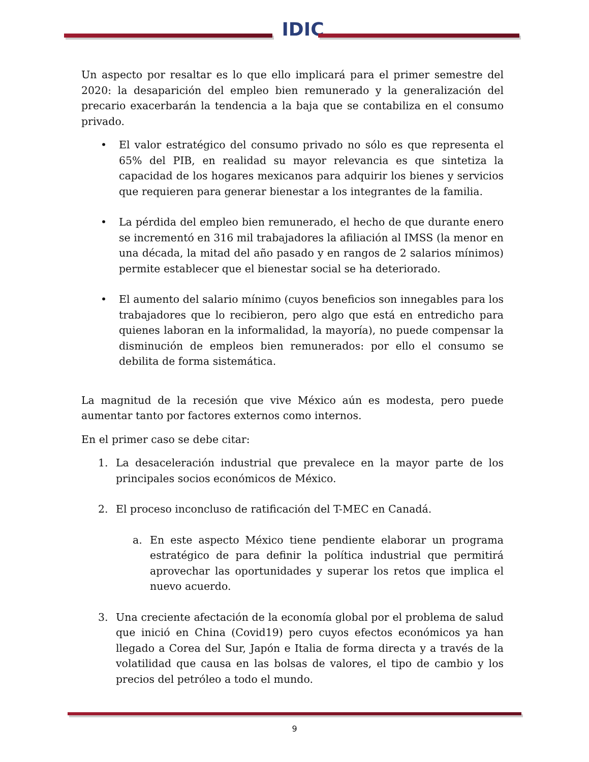IDIC
Un aspecto por resaltar es lo que ello implicará para el primer semestre del 2020: la desaparición del empleo bien remunerado y la generalización del precario exacerbarán la tendencia a la baja que se contabiliza en el consumo privado.
• El valor estratégico del consumo privado no sólo es que representa el 65% del PIB, en realidad su mayor relevancia es que sintetiza la capacidad de los hogares mexicanos para adquirir los bienes y servicios que requieren para generar bienestar a los integrantes de la familia.
• La pérdida del empleo bien remunerado, el hecho de que durante enero se incrementó en 316 mil trabajadores la afiliación al IMSS (la menor en una década, la mitad del año pasado y en rangos de 2 salarios mínimos) permite establecer que el bienestar social se ha deteriorado.
• El aumento del salario mínimo (cuyos beneficios son innegables para los trabajadores que lo recibieron, pero algo que está en entredicho para quienes laboran en la informalidad, la mayoría), no puede compensar la disminución de empleos bien remunerados: por ello el consumo se debilita de forma sistemática.
La magnitud de la recesión que vive México aún es modesta, pero puede aumentar tanto por factores externos como internos.
En el primer caso se debe citar:
1. La desaceleración industrial que prevalece en la mayor parte de los principales socios económicos de México.
2. El proceso inconcluso de ratificación del T-MEC en Canadá.
a. En este aspecto México tiene pendiente elaborar un programa estratégico de para definir la política industrial que permitirá aprovechar las oportunidades y superar los retos que implica el nuevo acuerdo.
3. Una creciente afectación de la economía global por el problema de salud que inició en China (Covid19) pero cuyos efectos económicos ya han llegado a Corea del Sur, Japón e Italia de forma directa y a través de la volatilidad que causa en las bolsas de valores, el tipo de cambio y los precios del petróleo a todo el mundo.
9